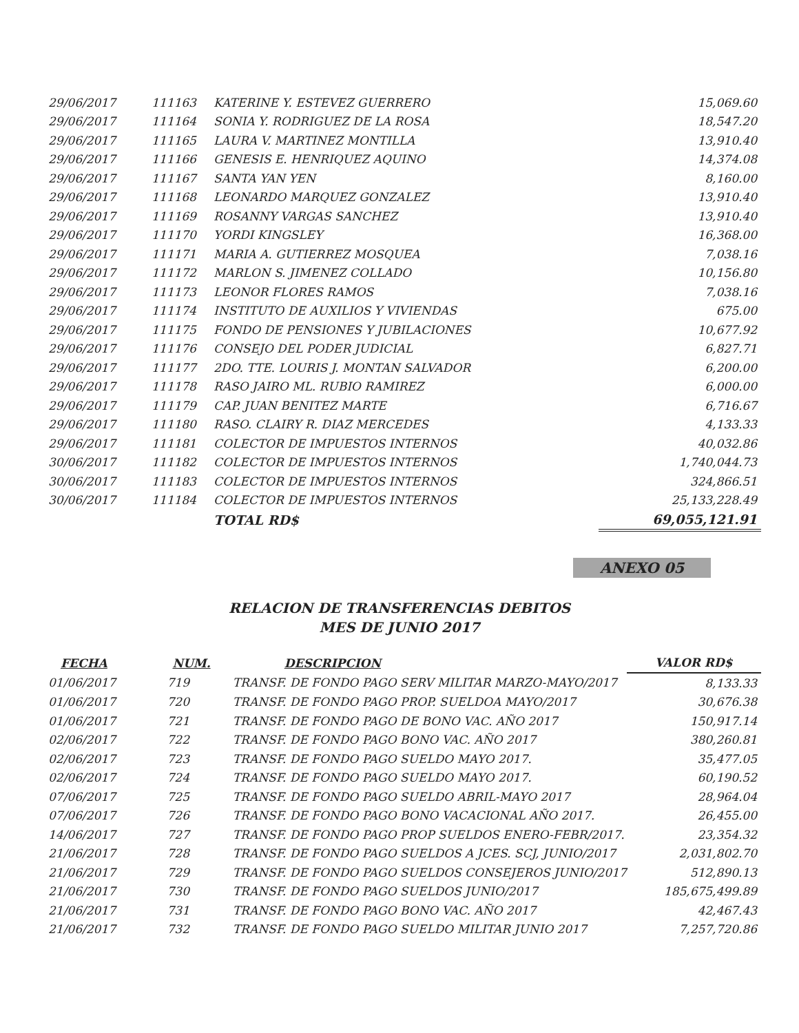| 29/06/2017 | 111163 | KATERINE Y. ESTEVEZ GUERRERO | 15,069.60 |
| 29/06/2017 | 111164 | SONIA Y. RODRIGUEZ DE LA ROSA | 18,547.20 |
| 29/06/2017 | 111165 | LAURA V. MARTINEZ MONTILLA | 13,910.40 |
| 29/06/2017 | 111166 | GENESIS E. HENRIQUEZ AQUINO | 14,374.08 |
| 29/06/2017 | 111167 | SANTA YAN YEN | 8,160.00 |
| 29/06/2017 | 111168 | LEONARDO MARQUEZ GONZALEZ | 13,910.40 |
| 29/06/2017 | 111169 | ROSANNY VARGAS SANCHEZ | 13,910.40 |
| 29/06/2017 | 111170 | YORDI KINGSLEY | 16,368.00 |
| 29/06/2017 | 111171 | MARIA A. GUTIERREZ MOSQUEA | 7,038.16 |
| 29/06/2017 | 111172 | MARLON S. JIMENEZ COLLADO | 10,156.80 |
| 29/06/2017 | 111173 | LEONOR FLORES RAMOS | 7,038.16 |
| 29/06/2017 | 111174 | INSTITUTO DE AUXILIOS Y VIVIENDAS | 675.00 |
| 29/06/2017 | 111175 | FONDO DE PENSIONES Y JUBILACIONES | 10,677.92 |
| 29/06/2017 | 111176 | CONSEJO DEL PODER JUDICIAL | 6,827.71 |
| 29/06/2017 | 111177 | 2DO. TTE. LOURIS J. MONTAN SALVADOR | 6,200.00 |
| 29/06/2017 | 111178 | RASO JAIRO ML. RUBIO RAMIREZ | 6,000.00 |
| 29/06/2017 | 111179 | CAP. JUAN BENITEZ MARTE | 6,716.67 |
| 29/06/2017 | 111180 | RASO. CLAIRY R. DIAZ MERCEDES | 4,133.33 |
| 29/06/2017 | 111181 | COLECTOR DE IMPUESTOS INTERNOS | 40,032.86 |
| 30/06/2017 | 111182 | COLECTOR DE IMPUESTOS INTERNOS | 1,740,044.73 |
| 30/06/2017 | 111183 | COLECTOR DE IMPUESTOS INTERNOS | 324,866.51 |
| 30/06/2017 | 111184 | COLECTOR DE IMPUESTOS INTERNOS | 25,133,228.49 |
| | | TOTAL RD$ | 69,055,121.91 |
ANEXO 05
RELACION DE TRANSFERENCIAS DEBITOS
MES DE JUNIO 2017
| FECHA | NUM. | DESCRIPCION | VALOR RD$ |
| --- | --- | --- | --- |
| 01/06/2017 | 719 | TRANSF. DE FONDO PAGO SERV MILITAR MARZO-MAYO/2017 | 8,133.33 |
| 01/06/2017 | 720 | TRANSF. DE FONDO PAGO PROP. SUELDOA MAYO/2017 | 30,676.38 |
| 01/06/2017 | 721 | TRANSF. DE FONDO PAGO DE BONO VAC. AÑO 2017 | 150,917.14 |
| 02/06/2017 | 722 | TRANSF. DE FONDO PAGO BONO VAC. AÑO 2017 | 380,260.81 |
| 02/06/2017 | 723 | TRANSF. DE FONDO PAGO SUELDO MAYO 2017. | 35,477.05 |
| 02/06/2017 | 724 | TRANSF. DE FONDO PAGO SUELDO MAYO 2017. | 60,190.52 |
| 07/06/2017 | 725 | TRANSF. DE FONDO PAGO SUELDO ABRIL-MAYO 2017 | 28,964.04 |
| 07/06/2017 | 726 | TRANSF. DE FONDO PAGO BONO VACACIONAL AÑO 2017. | 26,455.00 |
| 14/06/2017 | 727 | TRANSF. DE FONDO PAGO PROP SUELDOS ENERO-FEBR/2017. | 23,354.32 |
| 21/06/2017 | 728 | TRANSF. DE FONDO PAGO SUELDOS A JCES. SCJ, JUNIO/2017 | 2,031,802.70 |
| 21/06/2017 | 729 | TRANSF. DE FONDO PAGO SUELDOS CONSEJEROS JUNIO/2017 | 512,890.13 |
| 21/06/2017 | 730 | TRANSF. DE FONDO PAGO SUELDOS JUNIO/2017 | 185,675,499.89 |
| 21/06/2017 | 731 | TRANSF. DE FONDO PAGO BONO VAC. AÑO 2017 | 42,467.43 |
| 21/06/2017 | 732 | TRANSF. DE FONDO PAGO SUELDO MILITAR JUNIO 2017 | 7,257,720.86 |